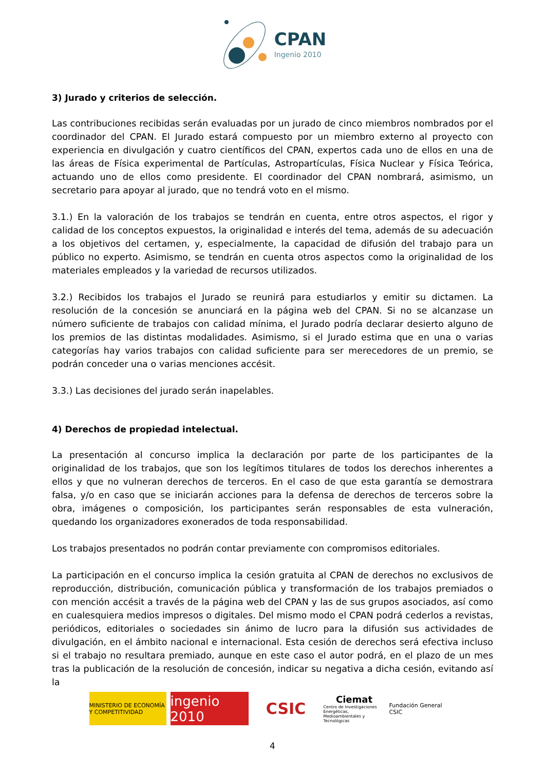CPAN
Ingenio 2010
3) Jurado y criterios de selección.
Las contribuciones recibidas serán evaluadas por un jurado de cinco miembros nombrados por el coordinador del CPAN. El Jurado estará compuesto por un miembro externo al proyecto con experiencia en divulgación y cuatro científicos del CPAN, expertos cada uno de ellos en una de las áreas de Física experimental de Partículas, Astropartículas, Física Nuclear y Física Teórica, actuando uno de ellos como presidente. El coordinador del CPAN nombrará, asimismo, un secretario para apoyar al jurado, que no tendrá voto en el mismo.
3.1.) En la valoración de los trabajos se tendrán en cuenta, entre otros aspectos, el rigor y calidad de los conceptos expuestos, la originalidad e interés del tema, además de su adecuación a los objetivos del certamen, y, especialmente, la capacidad de difusión del trabajo para un público no experto. Asimismo, se tendrán en cuenta otros aspectos como la originalidad de los materiales empleados y la variedad de recursos utilizados.
3.2.) Recibidos los trabajos el Jurado se reunirá para estudiarlos y emitir su dictamen. La resolución de la concesión se anunciará en la página web del CPAN. Si no se alcanzase un número suficiente de trabajos con calidad mínima, el Jurado podría declarar desierto alguno de los premios de las distintas modalidades. Asimismo, si el Jurado estima que en una o varias categorías hay varios trabajos con calidad suficiente para ser merecedores de un premio, se podrán conceder una o varias menciones accésit.
3.3.) Las decisiones del jurado serán inapelables.
4) Derechos de propiedad intelectual.
La presentación al concurso implica la declaración por parte de los participantes de la originalidad de los trabajos, que son los legítimos titulares de todos los derechos inherentes a ellos y que no vulneran derechos de terceros. En el caso de que esta garantía se demostrara falsa, y/o en caso que se iniciarán acciones para la defensa de derechos de terceros sobre la obra, imágenes o composición, los participantes serán responsables de esta vulneración, quedando los organizadores exonerados de toda responsabilidad.
Los trabajos presentados no podrán contar previamente con compromisos editoriales.
La participación en el concurso implica la cesión gratuita al CPAN de derechos no exclusivos de reproducción, distribución, comunicación pública y transformación de los trabajos premiados o con mención accésit a través de la página web del CPAN y las de sus grupos asociados, así como en cualesquiera medios impresos o digitales. Del mismo modo el CPAN podrá cederlos a revistas, periódicos, editoriales o sociedades sin ánimo de lucro para la difusión sus actividades de divulgación, en el ámbito nacional e internacional. Esta cesión de derechos será efectiva incluso si el trabajo no resultara premiado, aunque en este caso el autor podrá, en el plazo de un mes tras la publicación de la resolución de concesión, indicar su negativa a dicha cesión, evitando así la
MINISTERIO DE ECONOMÍA Y COMPETITIVIDAD
ingenio 2010
CSIC
Ciemat
Centro de Investigaciones Energéticas, Medioambientales y Tecnológicas
Fundación General CSIC
4